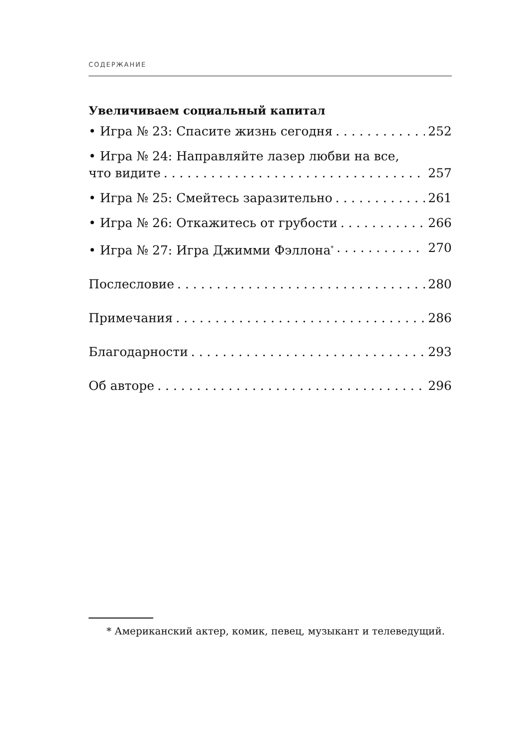СОДЕРЖАНИЕ
Увеличиваем социальный капитал
• Игра № 23: Спасите жизнь сегодня 252
• Игра № 24: Направляйте лазер любви на все,
что видите 257
• Игра № 25: Смейтесь заразительно 261
• Игра № 26: Откажитесь от грубости 266
• Игра № 27: Игра Джимми Фэллона<sup>*</sup> 270
Послесловие 280
Примечания 286
Благодарности 293
Об авторе 296
* Американский актер, комик, певец, музыкант и телеведущий.